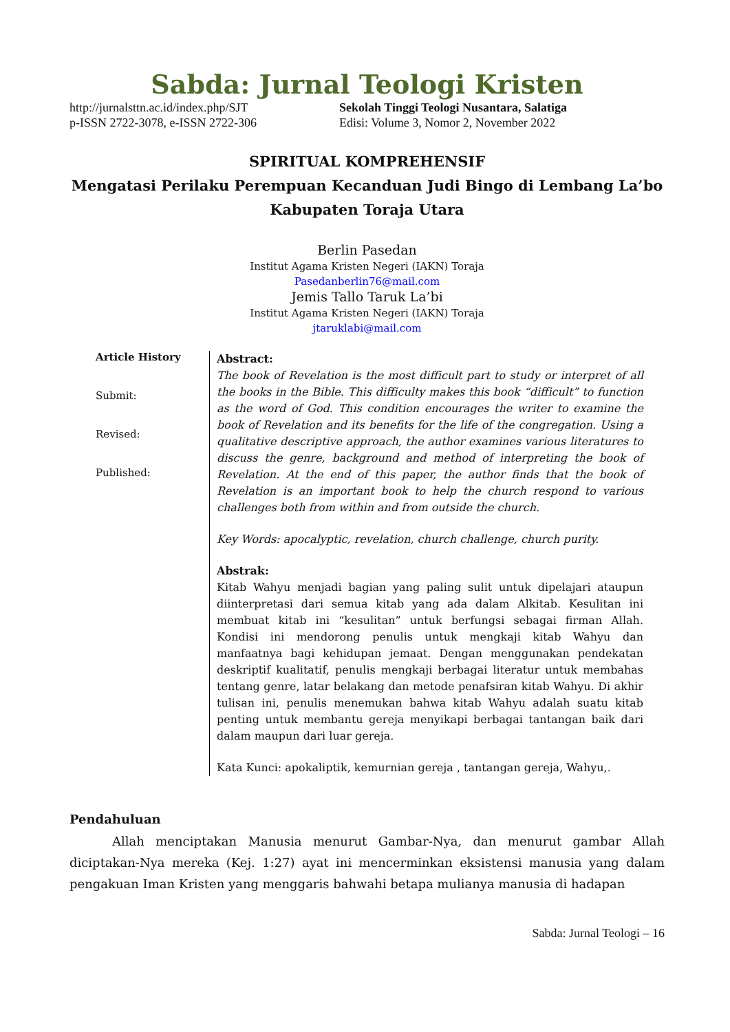Sabda: Jurnal Teologi Kristen
http://jurnalsttn.ac.id/index.php/SJT
p-ISSN 2722-3078, e-ISSN 2722-306
Sekolah Tinggi Teologi Nusantara, Salatiga
Edisi: Volume 3, Nomor 2, November 2022
SPIRITUAL KOMPREHENSIF
Mengatasi Perilaku Perempuan Kecanduan Judi Bingo di Lembang La’bo Kabupaten Toraja Utara
Berlin Pasedan
Institut Agama Kristen Negeri (IAKN) Toraja
Pasedanberlin76@mail.com
Jemis Tallo Taruk La’bi
Institut Agama Kristen Negeri (IAKN) Toraja
jtaruklabi@mail.com
Article History
Submit:
Revised:
Published:
Abstract:
The book of Revelation is the most difficult part to study or interpret of all the books in the Bible. This difficulty makes this book “difficult” to function as the word of God. This condition encourages the writer to examine the book of Revelation and its benefits for the life of the congregation. Using a qualitative descriptive approach, the author examines various literatures to discuss the genre, background and method of interpreting the book of Revelation. At the end of this paper, the author finds that the book of Revelation is an important book to help the church respond to various challenges both from within and from outside the church.
Key Words: apocalyptic, revelation, church challenge, church purity.
Abstrak:
Kitab Wahyu menjadi bagian yang paling sulit untuk dipelajari ataupun diinterpretasi dari semua kitab yang ada dalam Alkitab. Kesulitan ini membuat kitab ini “kesulitan” untuk berfungsi sebagai firman Allah. Kondisi ini mendorong penulis untuk mengkaji kitab Wahyu dan manfaatnya bagi kehidupan jemaat. Dengan menggunakan pendekatan deskriptif kualitatif, penulis mengkaji berbagai literatur untuk membahas tentang genre, latar belakang dan metode penafsiran kitab Wahyu. Di akhir tulisan ini, penulis menemukan bahwa kitab Wahyu adalah suatu kitab penting untuk membantu gereja menyikapi berbagai tantangan baik dari dalam maupun dari luar gereja.
Kata Kunci: apokaliptik, kemurnian gereja , tantangan gereja, Wahyu,.
Pendahuluan
Allah menciptakan Manusia menurut Gambar-Nya, dan menurut gambar Allah diciptakan-Nya mereka (Kej. 1:27) ayat ini mencerminkan eksistensi manusia yang dalam pengakuan Iman Kristen yang menggaris bahwahi betapa mulianya manusia di hadapan
Sabda: Jurnal Teologi – 16